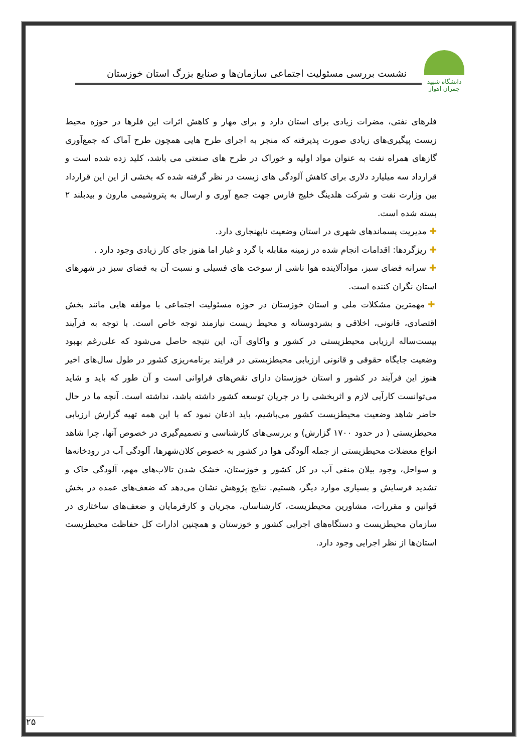دانشگاه شهید چمران اهواز
نشست بررسی مسئولیت اجتماعی سازمان‌ها و صنایع بزرگ استان خوزستان
فلرهای نفتی، مضرات زیادی برای استان دارد و برای مهار و کاهش اثرات این فلرها در حوزه محیط زیست پیگیری‌های زیادی صورت پذیرفته که منجر به اجرای طرح هایی همچون طرح آماک که جمع‌آوری گازهای همراه نفت به عنوان مواد اولیه و خوراک در طرح های صنعتی می باشد، کلید زده شده است و قرارداد سه میلیارد دلاری برای کاهش آلودگی های زیست در نظر گرفته شده که بخشی از این این قرارداد بین وزارت نفت و شرکت هلدینگ خلیج فارس جهت جمع آوری و ارسال به پتروشیمی مارون و بیدبلند ۲ بسته شده است.
✚مدیریت پسماندهای شهری در استان وضعیت نابهنجاری دارد.
✚ریزگردها: اقدامات انجام شده در زمینه مقابله با گرد و غبار اما هنوز جای کار زیادی وجود دارد .
✚سرانه فضای سبز، موادآلاینده هوا ناشی از سوخت های فسیلی و نسبت آن به فضای سبز در شهرهای استان نگران کننده است.
✚مهمترین مشکلات ملی و استان خوزستان در حوزه مسئولیت اجتماعی با مولفه هایی مانند بخش اقتصادی، قانونی، اخلاقی و بشردوستانه و محیط زیست نیازمند توجه خاص است. با توجه به فرآیند بیست‌ساله ارزیابی محیطزیستی در کشور و واکاوی آن، این نتیجه حاصل می‌شود که علی‌رغم بهبود وضعیت جایگاه حقوقی و قانونی ارزیابی محیطزیستی در فرایند برنامه‌ریزی کشور در طول سال‌های اخیر هنوز این فرآیند در کشور و استان خوزستان دارای نقص‌های فراوانی است و آن طور که باید و شاید می‌توانست کارآیی لازم و اثربخشی را در جریان توسعه کشور داشته باشد، نداشته است. آنچه ما در حال حاضر شاهد وضعیت محیطزیست کشور می‌باشیم، باید اذعان نمود که با این همه تهیه گزارش ارزیابی محیطزیستی ( در حدود ۱۷۰۰ گزارش) و بررسی‌های کارشناسی و تصمیم‌گیری در خصوص آنها، چرا شاهد انواع معضلات محیطزیستی از جمله آلودگی هوا در کشور به خصوص کلان‌شهرها، آلودگی آب در رودخانه‌ها و سواحل، وجود بیلان منفی آب در کل کشور و خوزستان، خشک شدن تالاب‌های مهم، آلودگی خاک و تشدید فرسایش و بسیاری موارد دیگر، هستیم. نتایج پژوهش نشان می‌دهد که ضعف‌های عمده در بخش قوانین و مقررات، مشاورین محیطزیست، کارشناسان، مجریان و کارفرمایان و ضعف‌های ساختاری در سازمان محیطزیست و دستگاه‌های اجرایی کشور و خوزستان و همچنین ادارات کل حفاظت محیطزیست استان‌ها از نظر اجرایی وجود دارد.
۲۵